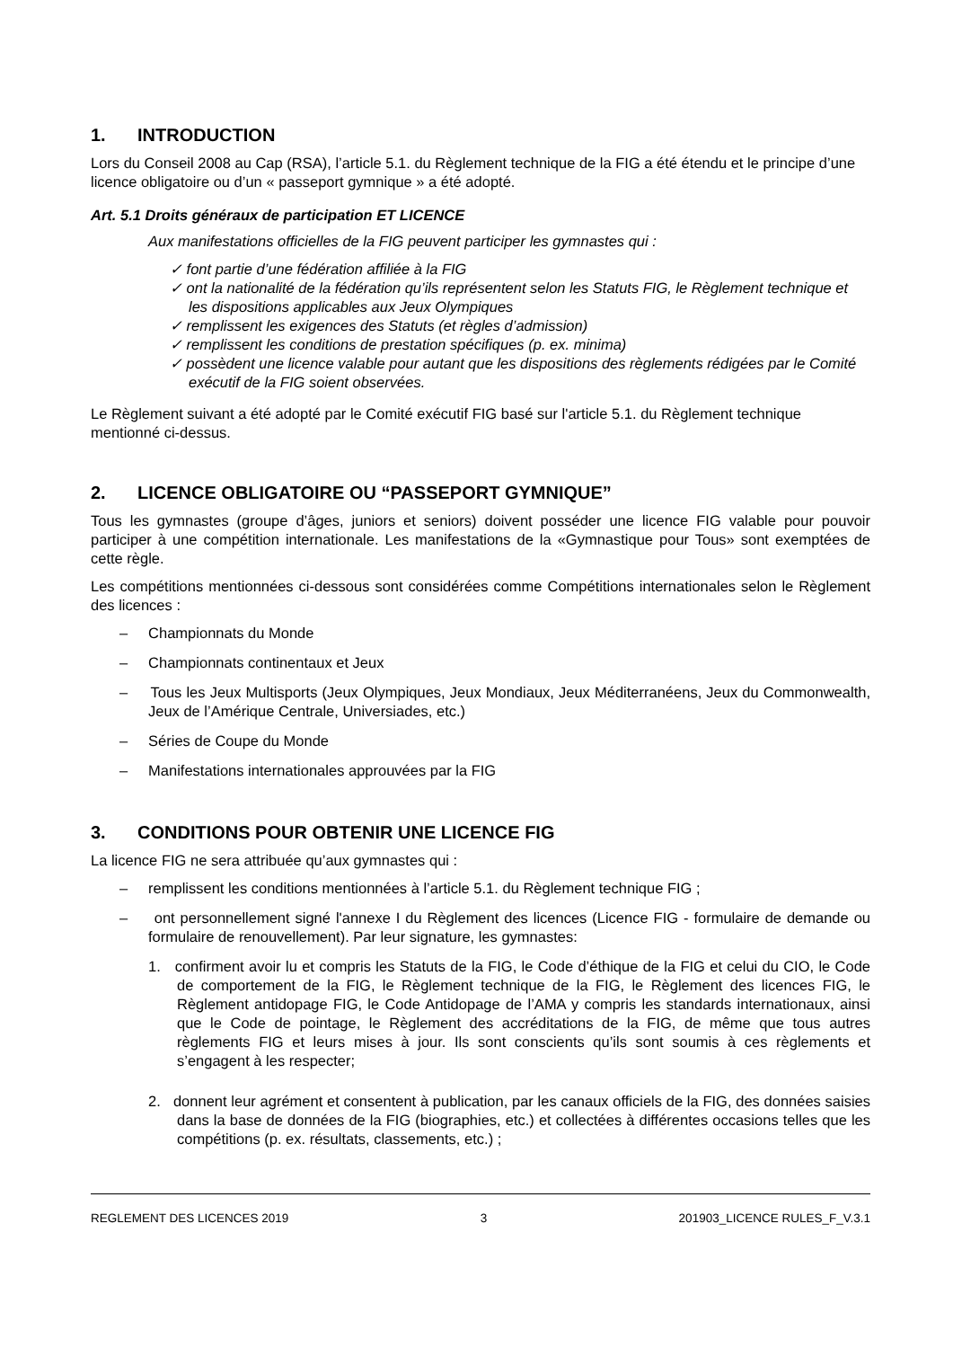1. INTRODUCTION
Lors du Conseil 2008 au Cap (RSA), l’article 5.1. du Règlement technique de la FIG a été étendu et le principe d’une licence obligatoire ou d’un « passeport gymnique » a été adopté.
Art. 5.1 Droits généraux de participation ET LICENCE
Aux manifestations officielles de la FIG peuvent participer les gymnastes qui :
✓ font partie d’une fédération affiliée à la FIG
✓ ont la nationalité de la fédération qu’ils représentent selon les Statuts FIG, le Règlement technique et les dispositions applicables aux Jeux Olympiques
✓ remplissent les exigences des Statuts (et règles d’admission)
✓ remplissent les conditions de prestation spécifiques (p. ex. minima)
✓ possèdent une licence valable pour autant que les dispositions des règlements rédigées par le Comité exécutif de la FIG soient observées.
Le Règlement suivant a été adopté par le Comité exécutif FIG basé sur l'article 5.1. du Règlement technique mentionné ci-dessus.
2. LICENCE OBLIGATOIRE OU “PASSEPORT GYMNIQUE”
Tous les gymnastes (groupe d’âges, juniors et seniors) doivent posséder une licence FIG valable pour pouvoir participer à une compétition internationale. Les manifestations de la «Gymnastique pour Tous» sont exemptées de cette règle.
Les compétitions mentionnées ci-dessous sont considérées comme Compétitions internationales selon le Règlement des licences :
– Championnats du Monde
– Championnats continentaux et Jeux
– Tous les Jeux Multisports (Jeux Olympiques, Jeux Mondiaux, Jeux Méditerranéens, Jeux du Commonwealth, Jeux de l’Amérique Centrale, Universiades, etc.)
– Séries de Coupe du Monde
– Manifestations internationales approuvées par la FIG
3. CONDITIONS POUR OBTENIR UNE LICENCE FIG
La licence FIG ne sera attribuée qu’aux gymnastes qui :
– remplissent les conditions mentionnées à l’article 5.1. du Règlement technique FIG ;
– ont personnellement signé l'annexe I du Règlement des licences (Licence FIG - formulaire de demande ou formulaire de renouvellement). Par leur signature, les gymnastes:
1. confirment avoir lu et compris les Statuts de la FIG, le Code d’éthique de la FIG et celui du CIO, le Code de comportement de la FIG, le Règlement technique de la FIG, le Règlement des licences FIG, le Règlement antidopage FIG, le Code Antidopage de l’AMA y compris les standards internationaux, ainsi que le Code de pointage, le Règlement des accréditations de la FIG, de même que tous autres règlements FIG et leurs mises à jour. Ils sont conscients qu’ils sont soumis à ces règlements et s’engagent à les respecter;
2. donnent leur agrément et consentent à publication, par les canaux officiels de la FIG, des données saisies dans la base de données de la FIG (biographies, etc.) et collectées à différentes occasions telles que les compétitions (p. ex. résultats, classements, etc.) ;
REGLEMENT DES LICENCES 2019 3 201903_LICENCE RULES_F_V.3.1